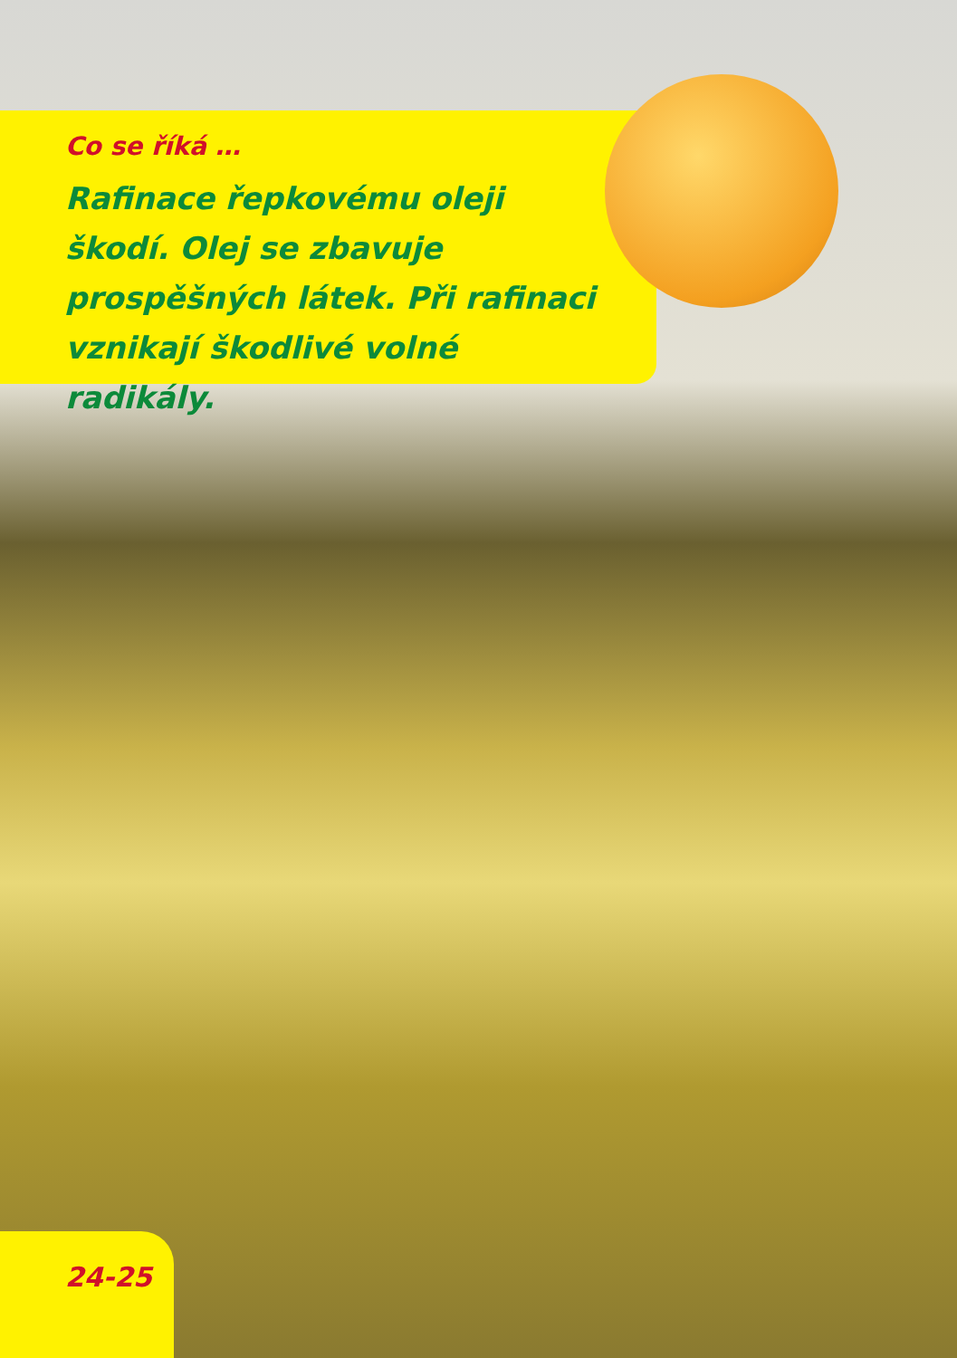Co se říká …
Rafinace řepkovému oleji škodí. Olej se zbavuje prospěšných látek. Při rafinaci vznikají škodlivé volné radikály.
24-25